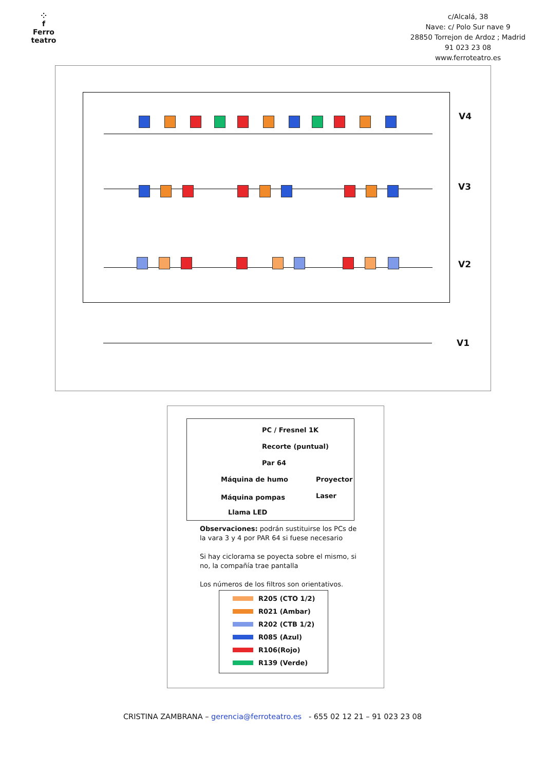⁘
f
Ferro teatro
c/Alcalá, 38
Nave: c/ Polo Sur nave 9
28850 Torrejon de Ardoz ; Madrid
91 023 23 08
www.ferroteatro.es
V4
V3
V2
V1
PC / Fresnel 1K
Recorte (puntual)
Par 64
Máquina de humo Proyector
Máquina pompas Laser
Llama LED
Observaciones: podrán sustituirse los PCs de la vara 3 y 4 por PAR 64 si fuese necesario
Si hay ciclorama se poyecta sobre el mismo, si no, la compañía trae pantalla
Los números de los filtros son orientativos.
R205 (CTO 1/2)
R021 (Ambar)
R202 (CTB 1/2)
R085 (Azul)
R106(Rojo)
R139 (Verde)
CRISTINA ZAMBRANA – gerencia@ferroteatro.es - 655 02 12 21 – 91 023 23 08